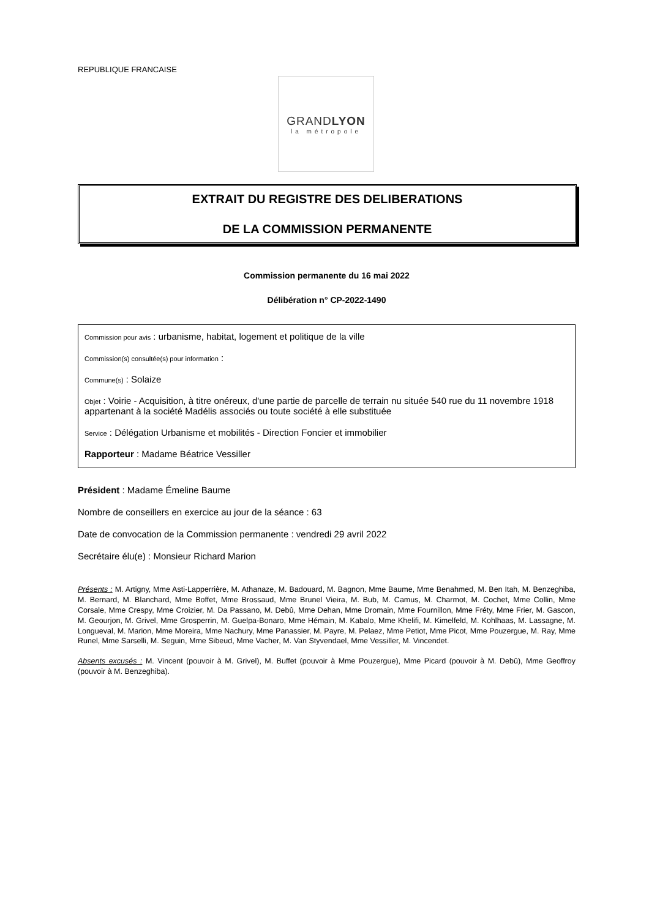REPUBLIQUE FRANCAISE
GRANDLYON
la métropole
EXTRAIT DU REGISTRE DES DELIBERATIONS
DE LA COMMISSION PERMANENTE
Commission permanente du 16 mai 2022
Délibération n° CP-2022-1490
Commission pour avis : urbanisme, habitat, logement et politique de la ville
Commission(s) consultée(s) pour information :
Commune(s) : Solaize
Objet : Voirie - Acquisition, à titre onéreux, d'une partie de parcelle de terrain nu située 540 rue du 11 novembre 1918 appartenant à la société Madélis associés ou toute société à elle substituée
Service : Délégation Urbanisme et mobilités - Direction Foncier et immobilier
Rapporteur : Madame Béatrice Vessiller
Président : Madame Émeline Baume
Nombre de conseillers en exercice au jour de la séance : 63
Date de convocation de la Commission permanente : vendredi 29 avril 2022
Secrétaire élu(e) : Monsieur Richard Marion
Présents : M. Artigny, Mme Asti-Lapperrière, M. Athanaze, M. Badouard, M. Bagnon, Mme Baume, Mme Benahmed, M. Ben Itah, M. Benzeghiba, M. Bernard, M. Blanchard, Mme Boffet, Mme Brossaud, Mme Brunel Vieira, M. Bub, M. Camus, M. Charmot, M. Cochet, Mme Collin, Mme Corsale, Mme Crespy, Mme Croizier, M. Da Passano, M. Debû, Mme Dehan, Mme Dromain, Mme Fournillon, Mme Fréty, Mme Frier, M. Gascon, M. Geourjon, M. Grivel, Mme Grosperrin, M. Guelpa-Bonaro, Mme Hémain, M. Kabalo, Mme Khelifi, M. Kimelfeld, M. Kohlhaas, M. Lassagne, M. Longueval, M. Marion, Mme Moreira, Mme Nachury, Mme Panassier, M. Payre, M. Pelaez, Mme Petiot, Mme Picot, Mme Pouzergue, M. Ray, Mme Runel, Mme Sarselli, M. Seguin, Mme Sibeud, Mme Vacher, M. Van Styvendael, Mme Vessiller, M. Vincendet.
Absents excusés : M. Vincent (pouvoir à M. Grivel), M. Buffet (pouvoir à Mme Pouzergue), Mme Picard (pouvoir à M. Debû), Mme Geoffroy (pouvoir à M. Benzeghiba).